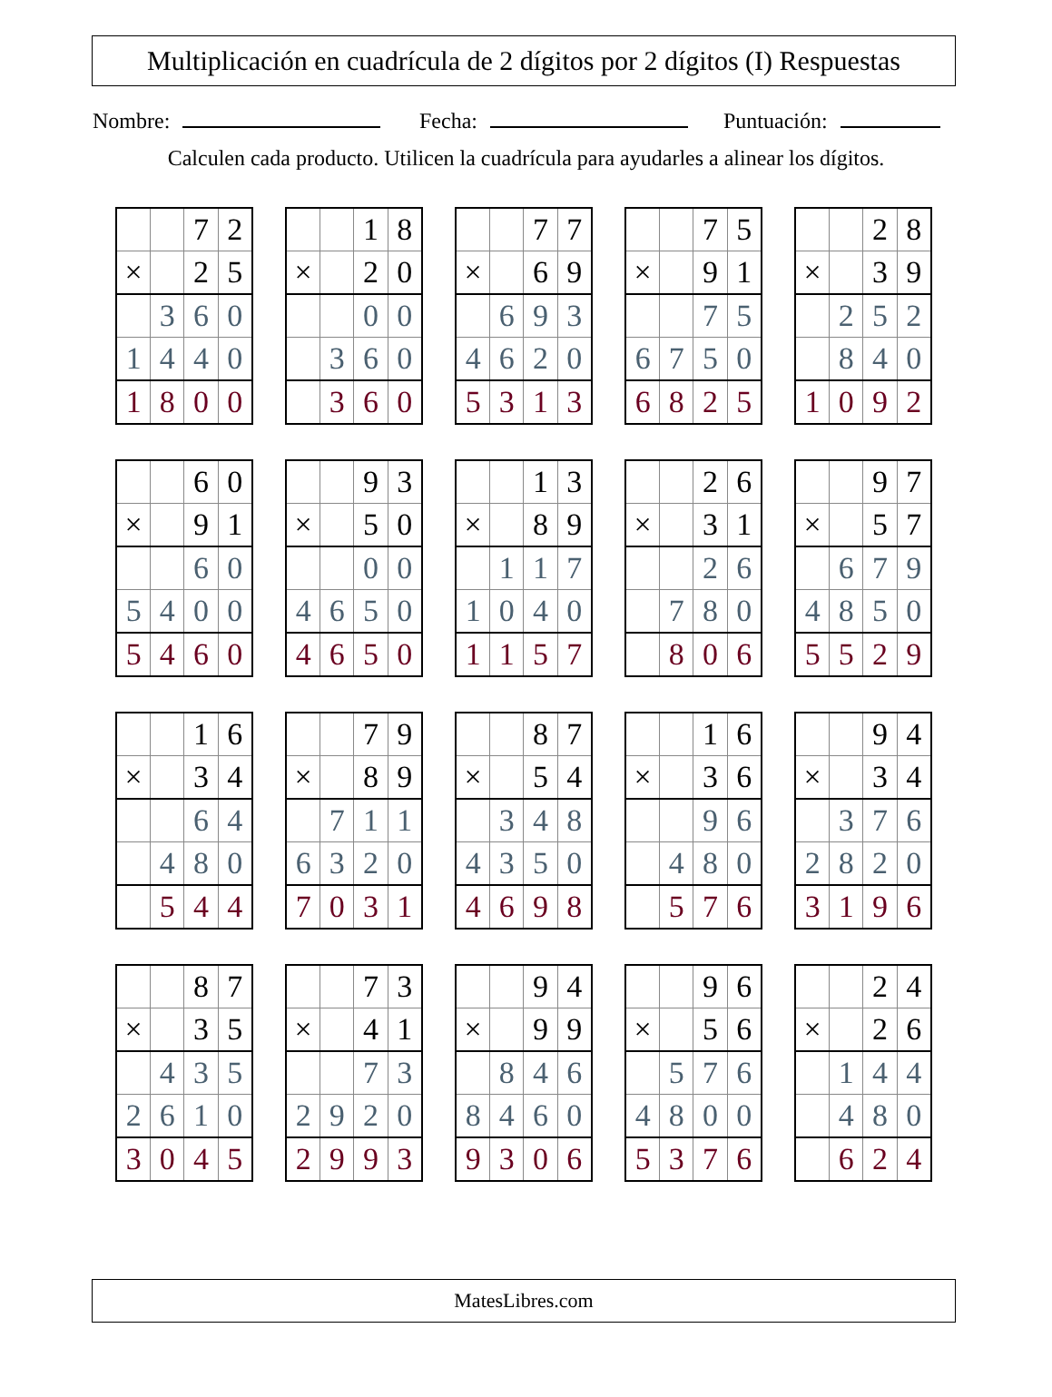Multiplicación en cuadrícula de 2 dígitos por 2 dígitos (I) Respuestas
Nombre: Fecha: Puntuación:
Calculen cada producto. Utilicen la cuadrícula para ayudarles a alinear los dígitos.
| | | 7 | 2 |
| × | | 2 | 5 |
| | 3 | 6 | 0 |
| 1 | 4 | 4 | 0 |
| 1 | 8 | 0 | 0 |
| | | 1 | 8 |
| × | | 2 | 0 |
| | | 0 | 0 |
| | 3 | 6 | 0 |
| | 3 | 6 | 0 |
| | | 7 | 7 |
| × | | 6 | 9 |
| | 6 | 9 | 3 |
| 4 | 6 | 2 | 0 |
| 5 | 3 | 1 | 3 |
| | | 7 | 5 |
| × | | 9 | 1 |
| | | 7 | 5 |
| 6 | 7 | 5 | 0 |
| 6 | 8 | 2 | 5 |
| | | 2 | 8 |
| × | | 3 | 9 |
| | 2 | 5 | 2 |
| | 8 | 4 | 0 |
| 1 | 0 | 9 | 2 |
| | | 6 | 0 |
| × | | 9 | 1 |
| | | 6 | 0 |
| 5 | 4 | 0 | 0 |
| 5 | 4 | 6 | 0 |
| | | 9 | 3 |
| × | | 5 | 0 |
| | | 0 | 0 |
| 4 | 6 | 5 | 0 |
| 4 | 6 | 5 | 0 |
| | | 1 | 3 |
| × | | 8 | 9 |
| | 1 | 1 | 7 |
| 1 | 0 | 4 | 0 |
| 1 | 1 | 5 | 7 |
| | | 2 | 6 |
| × | | 3 | 1 |
| | | 2 | 6 |
| | 7 | 8 | 0 |
| | 8 | 0 | 6 |
| | | 9 | 7 |
| × | | 5 | 7 |
| | 6 | 7 | 9 |
| 4 | 8 | 5 | 0 |
| 5 | 5 | 2 | 9 |
| | | 1 | 6 |
| × | | 3 | 4 |
| | | 6 | 4 |
| | 4 | 8 | 0 |
| | 5 | 4 | 4 |
| | | 7 | 9 |
| × | | 8 | 9 |
| | 7 | 1 | 1 |
| 6 | 3 | 2 | 0 |
| 7 | 0 | 3 | 1 |
| | | 8 | 7 |
| × | | 5 | 4 |
| | 3 | 4 | 8 |
| 4 | 3 | 5 | 0 |
| 4 | 6 | 9 | 8 |
| | | 1 | 6 |
| × | | 3 | 6 |
| | | 9 | 6 |
| | 4 | 8 | 0 |
| | 5 | 7 | 6 |
| | | 9 | 4 |
| × | | 3 | 4 |
| | 3 | 7 | 6 |
| 2 | 8 | 2 | 0 |
| 3 | 1 | 9 | 6 |
| | | 8 | 7 |
| × | | 3 | 5 |
| | 4 | 3 | 5 |
| 2 | 6 | 1 | 0 |
| 3 | 0 | 4 | 5 |
| | | 7 | 3 |
| × | | 4 | 1 |
| | | 7 | 3 |
| 2 | 9 | 2 | 0 |
| 2 | 9 | 9 | 3 |
| | | 9 | 4 |
| × | | 9 | 9 |
| | 8 | 4 | 6 |
| 8 | 4 | 6 | 0 |
| 9 | 3 | 0 | 6 |
| | | 9 | 6 |
| × | | 5 | 6 |
| | 5 | 7 | 6 |
| 4 | 8 | 0 | 0 |
| 5 | 3 | 7 | 6 |
| | | 2 | 4 |
| × | | 2 | 6 |
| | 1 | 4 | 4 |
| | 4 | 8 | 0 |
| | 6 | 2 | 4 |
MatesLibres.com